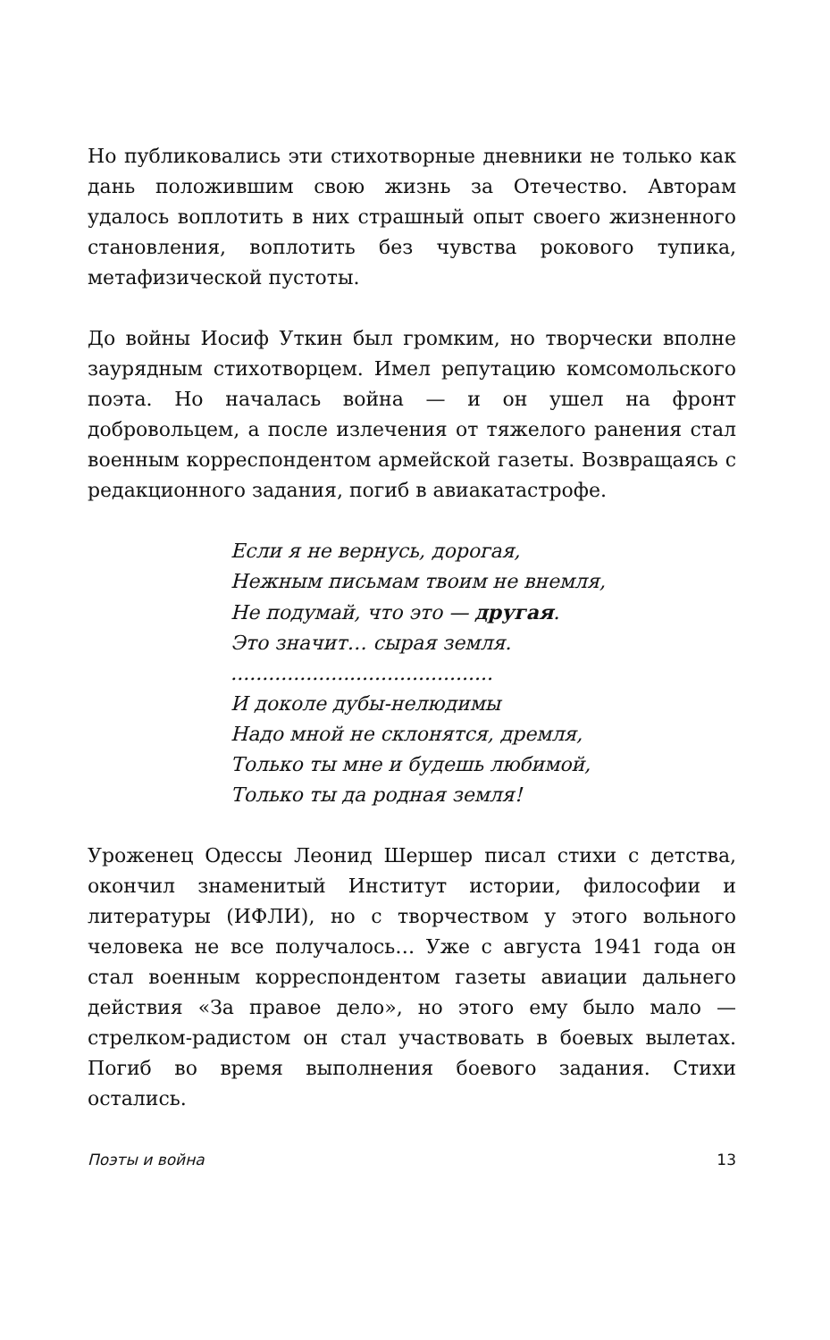Но публиковались эти стихотворные дневники не только как дань положившим свою жизнь за Отечество. Авторам удалось воплотить в них страшный опыт своего жизненного становления, воплотить без чувства рокового тупика, метафизической пустоты.
До войны Иосиф Уткин был громким, но творчески вполне заурядным стихотворцем. Имел репутацию комсомольского поэта. Но началась война — и он ушел на фронт добровольцем, а после излечения от тяжелого ранения стал военным корреспондентом армейской газеты. Возвращаясь с редакционного задания, погиб в авиакатастрофе.
Если я не вернусь, дорогая,
Нежным письмам твоим не внемля,
Не подумай, что это — другая.
Это значит… сырая земля.
..........................................
И доколе дубы-нелюдимы
Надо мной не склонятся, дремля,
Только ты мне и будешь любимой,
Только ты да родная земля!
Уроженец Одессы Леонид Шершер писал стихи с детства, окончил знаменитый Институт истории, философии и литературы (ИФЛИ), но с творчеством у этого вольного человека не все получалось… Уже с августа 1941 года он стал военным корреспондентом газеты авиации дальнего действия «За правое дело», но этого ему было мало — стрелком-радистом он стал участвовать в боевых вылетах. Погиб во время выполнения боевого задания. Стихи остались.
Поэты и война 13